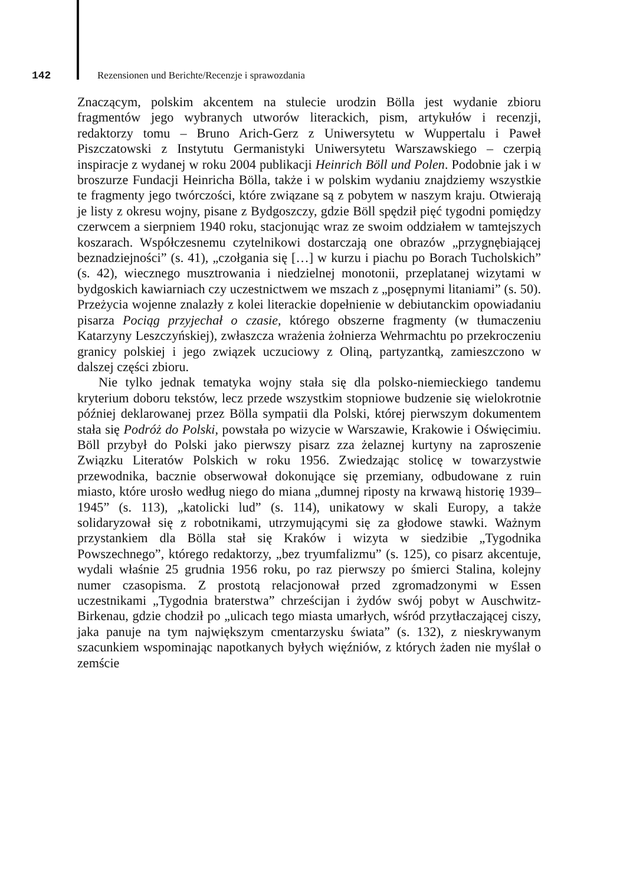142 Rezensionen und Berichte/Recenzje i sprawozdania
Znaczącym, polskim akcentem na stulecie urodzin Bölla jest wydanie zbioru fragmentów jego wybranych utworów literackich, pism, artykułów i recenzji, redaktorzy tomu – Bruno Arich-Gerz z Uniwersytetu w Wuppertalu i Paweł Piszczatowski z Instytutu Germanistyki Uniwersytetu Warszawskiego – czerpią inspiracje z wydanej w roku 2004 publikacji Heinrich Böll und Polen. Podobnie jak i w broszurze Fundacji Heinricha Bölla, także i w polskim wydaniu znajdziemy wszystkie te fragmenty jego twórczości, które związane są z pobytem w naszym kraju. Otwierają je listy z okresu wojny, pisane z Bydgoszczy, gdzie Böll spędził pięć tygodni pomiędzy czerwcem a sierpniem 1940 roku, stacjonując wraz ze swoim oddziałem w tamtejszych koszarach. Współczesnemu czytelnikowi dostarczają one obrazów „przygnębiającej beznadziejności” (s. 41), „czołgania się […] w kurzu i piachu po Borach Tucholskich” (s. 42), wiecznego musztrowania i niedzielnej monotonii, przeplatanej wizytami w bydgoskich kawiarniach czy uczestnictwem we mszach z „posępnymi litaniami” (s. 50). Przeżycia wojenne znalazły z kolei literackie dopełnienie w debiutanckim opowiadaniu pisarza Pociąg przyjechał o czasie, którego obszerne fragmenty (w tłumaczeniu Katarzyny Leszczyńskiej), zwłaszcza wrażenia żołnierza Wehrmachtu po przekroczeniu granicy polskiej i jego związek uczuciowy z Oliną, partyzantką, zamieszczono w dalszej części zbioru.
Nie tylko jednak tematyka wojny stała się dla polsko-niemieckiego tandemu kryterium doboru tekstów, lecz przede wszystkim stopniowe budzenie się wielokrotnie później deklarowanej przez Bölla sympatii dla Polski, której pierwszym dokumentem stała się Podróż do Polski, powstała po wizycie w Warszawie, Krakowie i Oświęcimiu. Böll przybył do Polski jako pierwszy pisarz zza żelaznej kurtyny na zaproszenie Związku Literatów Polskich w roku 1956. Zwiedzając stolicę w towarzystwie przewodnika, bacznie obserwował dokonujące się przemiany, odbudowane z ruin miasto, które urosło według niego do miana „dumnej riposty na krwawą historię 1939–1945” (s. 113), „katolicki lud” (s. 114), unikatowy w skali Europy, a także solidaryzował się z robotnikami, utrzymującymi się za głodowe stawki. Ważnym przystankiem dla Bölla stał się Kraków i wizyta w siedzibie „Tygodnika Powszechnego”, którego redaktorzy, „bez tryumfalizmu” (s. 125), co pisarz akcentuje, wydali właśnie 25 grudnia 1956 roku, po raz pierwszy po śmierci Stalina, kolejny numer czasopisma. Z prostotą relacjonował przed zgromadzonymi w Essen uczestnikami „Tygodnia braterstwa” chrześcijan i żydów swój pobyt w Auschwitz-Birkenau, gdzie chodził po „ulicach tego miasta umarłych, wśród przytłaczającej ciszy, jaka panuje na tym największym cmentarzysku świata” (s. 132), z nieskrywanym szacunkiem wspominając napotkanych byłych więźniów, z których żaden nie myślał o zemście